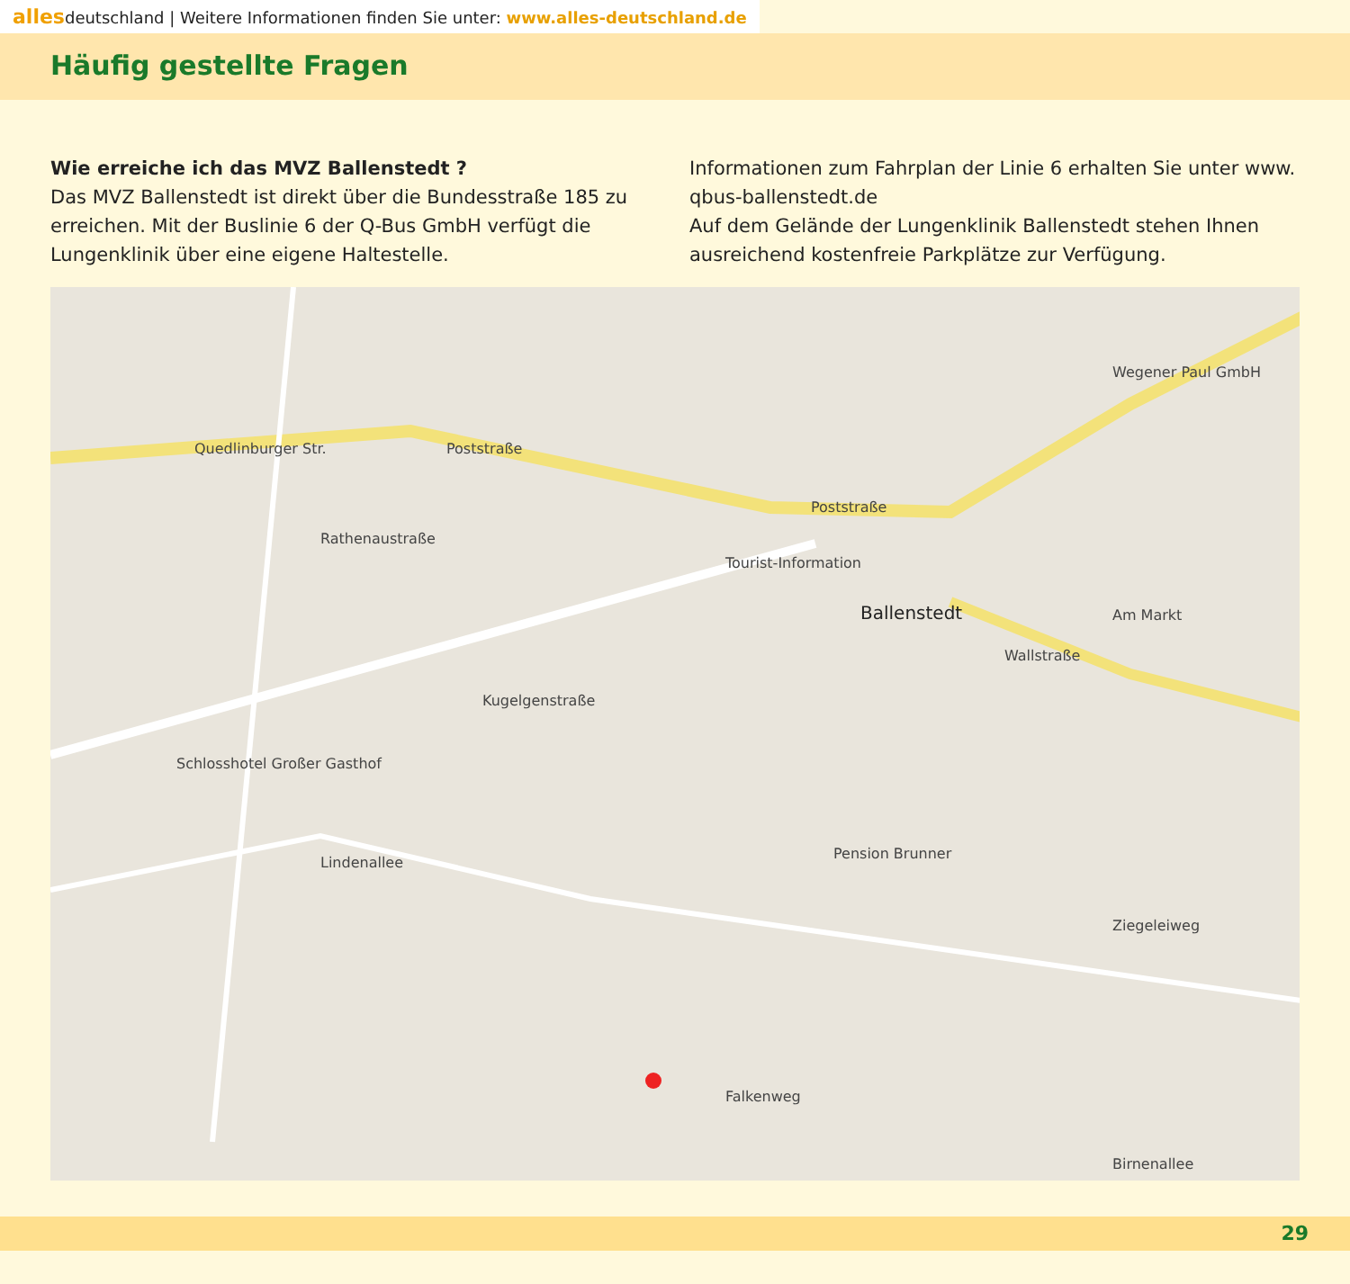allesdeutschland | Weitere Informationen finden Sie unter: www.alles-deutschland.de
Häufig gestellte Fragen
Wie erreiche ich das MVZ Ballenstedt ?
Das MVZ Ballenstedt ist direkt über die Bundesstraße 185 zu erreichen. Mit der Buslinie 6 der Q-Bus GmbH verfügt die Lungenklinik über eine eigene Haltestelle.
Informationen zum Fahrplan der Linie 6 erhalten Sie unter www. qbus-ballenstedt.de
Auf dem Gelände der Lungenklinik Ballenstedt stehen Ihnen ausreichend kostenfreie Parkplätze zur Verfügung.
Quedlinburger Str. Poststraße
Poststraße
Tourist-Information
Ballenstedt
Wallstraße
Rathenaustraße
Kugelgenstraße
Lindenallee
Ziegeleiweg
Falkenweg
Birnenallee
Schlosshotel Großer Gasthof
Pension Brunner
Am Markt
Wegener Paul GmbH
29